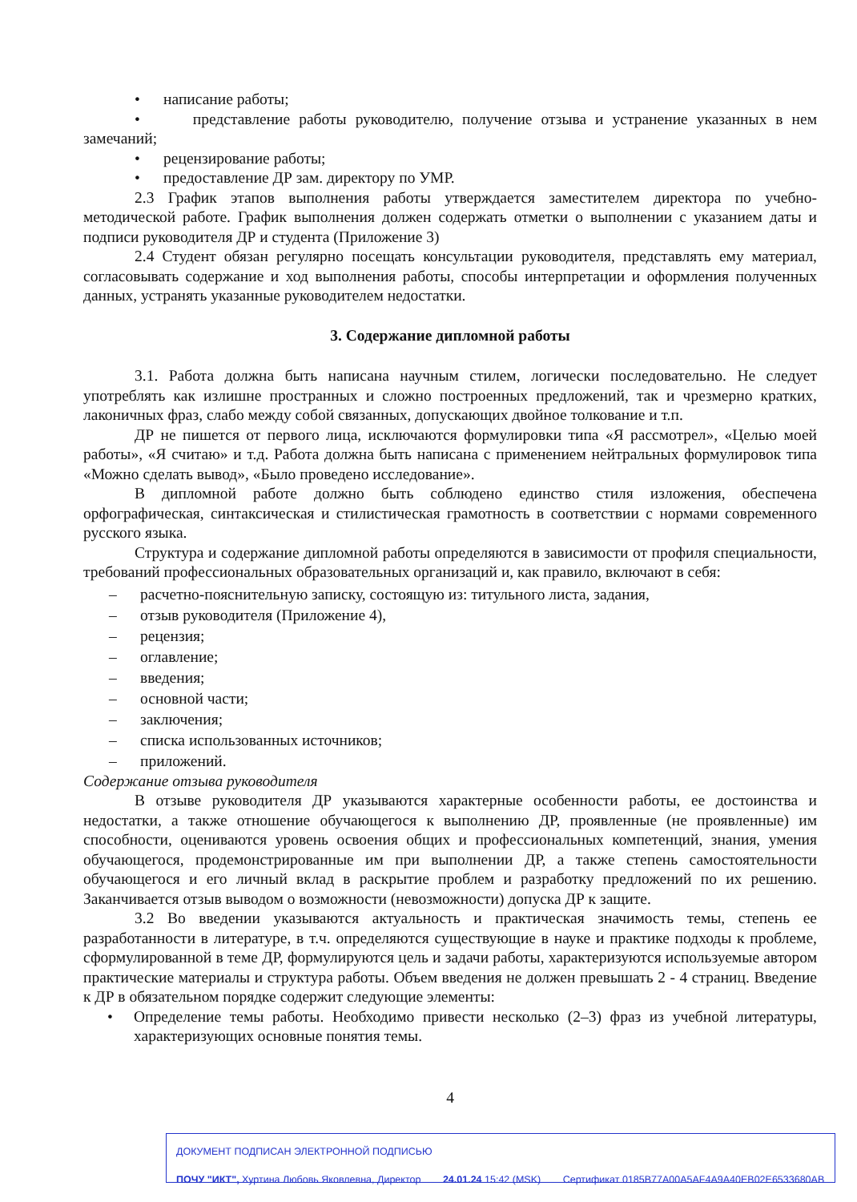• написание работы;
• представление работы руководителю, получение отзыва и устранение указанных в нем замечаний;
• рецензирование работы;
• предоставление ДР зам. директору по УМР.
2.3 График этапов выполнения работы утверждается заместителем директора по учебно-методической работе. График выполнения должен содержать отметки о выполнении с указанием даты и подписи руководителя ДР и студента (Приложение 3)
2.4 Студент обязан регулярно посещать консультации руководителя, представлять ему материал, согласовывать содержание и ход выполнения работы, способы интерпретации и оформления полученных данных, устранять указанные руководителем недостатки.
3. Содержание дипломной работы
3.1. Работа должна быть написана научным стилем, логически последовательно. Не следует употреблять как излишне пространных и сложно построенных предложений, так и чрезмерно кратких, лаконичных фраз, слабо между собой связанных, допускающих двойное толкование и т.п.
ДР не пишется от первого лица, исключаются формулировки типа «Я рассмотрел», «Целью моей работы», «Я считаю» и т.д. Работа должна быть написана с применением нейтральных формулировок типа «Можно сделать вывод», «Было проведено исследование».
В дипломной работе должно быть соблюдено единство стиля изложения, обеспечена орфографическая, синтаксическая и стилистическая грамотность в соответствии с нормами современного русского языка.
Структура и содержание дипломной работы определяются в зависимости от профиля специальности, требований профессиональных образовательных организаций и, как правило, включают в себя:
– расчетно-пояснительную записку, состоящую из: титульного листа, задания,
– отзыв руководителя (Приложение 4),
– рецензия;
– оглавление;
– введения;
– основной части;
– заключения;
– списка использованных источников;
– приложений.
Содержание отзыва руководителя
В отзыве руководителя ДР указываются характерные особенности работы, ее достоинства и недостатки, а также отношение обучающегося к выполнению ДР, проявленные (не проявленные) им способности, оцениваются уровень освоения общих и профессиональных компетенций, знания, умения обучающегося, продемонстрированные им при выполнении ДР, а также степень самостоятельности обучающегося и его личный вклад в раскрытие проблем и разработку предложений по их решению. Заканчивается отзыв выводом о возможности (невозможности) допуска ДР к защите.
3.2 Во введении указываются актуальность и практическая значимость темы, степень ее разработанности в литературе, в т.ч. определяются существующие в науке и практике подходы к проблеме, сформулированной в теме ДР, формулируются цель и задачи работы, характеризуются используемые автором практические материалы и структура работы. Объем введения не должен превышать 2 - 4 страниц. Введение к ДР в обязательном порядке содержит следующие элементы:
• Определение темы работы. Необходимо привести несколько (2–3) фраз из учебной литературы, характеризующих основные понятия темы.
4
ДОКУМЕНТ ПОДПИСАН ЭЛЕКТРОННОЙ ПОДПИСЬЮ
ПОЧУ "ИКТ", Хуртина Любовь Яковлевна, Директор 24.01.24 15:42 (MSK) Сертификат 0185B77A00A5AF4A9A40EB02E6533680AB